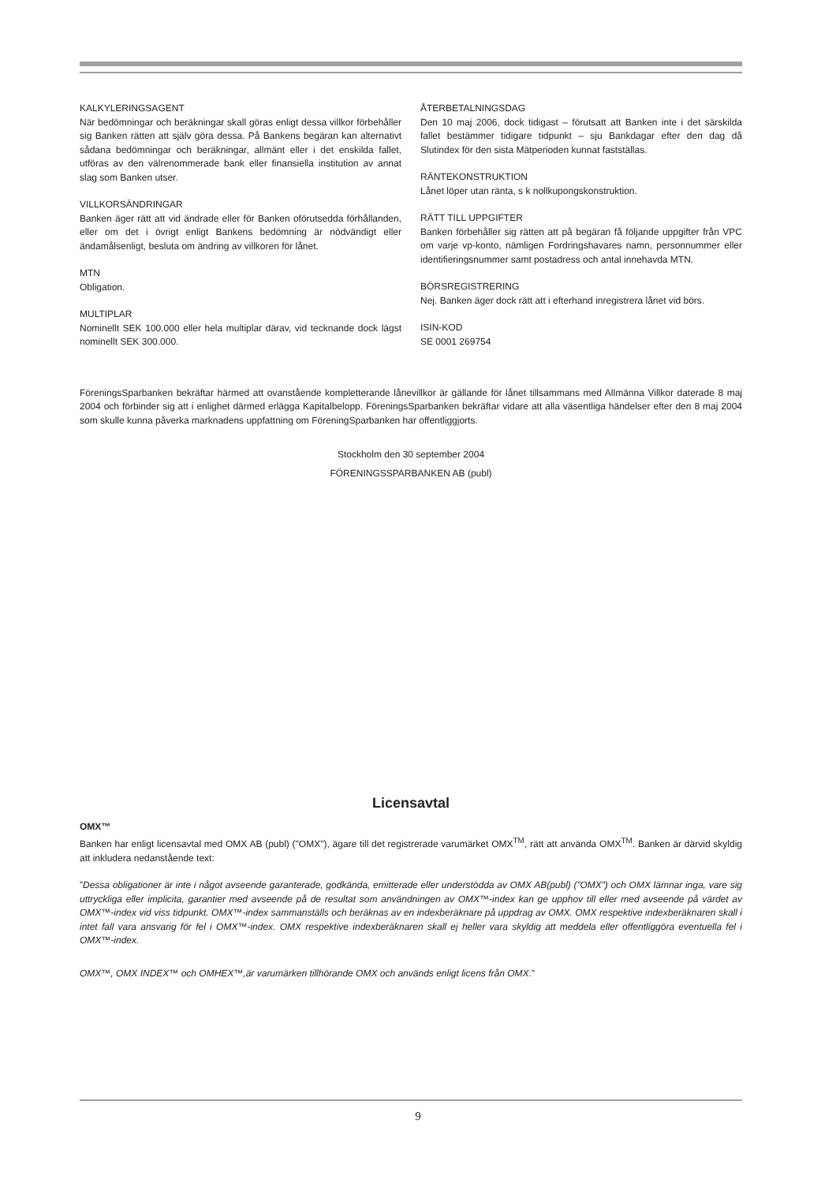KALKYLERINGSAGENT
När bedömningar och beräkningar skall göras enligt dessa villkor förbehåller sig Banken rätten att själv göra dessa. På Bankens begäran kan alternativt sådana bedömningar och beräkningar, allmänt eller i det enskilda fallet, utföras av den välrenommerade bank eller finansiella institution av annat slag som Banken utser.
VILLKORSÄNDRINGAR
Banken äger rätt att vid ändrade eller för Banken oförutsedda förhållanden, eller om det i övrigt enligt Bankens bedömning är nödvändigt eller ändamålsenligt, besluta om ändring av villkoren för lånet.
MTN
Obligation.
MULTIPLAR
Nominellt SEK 100.000 eller hela multiplar därav, vid tecknande dock lägst nominellt SEK 300.000.
ÅTERBETALNINGSDAG
Den 10 maj 2006, dock tidigast – förutsatt att Banken inte i det särskilda fallet bestämmer tidigare tidpunkt – sju Bankdagar efter den dag då Slutindex för den sista Mätperioden kunnat fastställas.
RÄNTEKONSTRUKTION
Lånet löper utan ränta, s k nollkupongskonstruktion.
RÄTT TILL UPPGIFTER
Banken förbehåller sig rätten att på begäran få följande uppgifter från VPC om varje vp-konto, nämligen Fordringshavares namn, personnummer eller identifieringsnummer samt postadress och antal innehavda MTN.
BÖRSREGISTRERING
Nej. Banken äger dock rätt att i efterhand inregistrera lånet vid börs.
ISIN-KOD
SE 0001 269754
FöreningsSparbanken bekräftar härmed att ovanstående kompletterande lånevillkor är gällande för lånet tillsammans med Allmänna Villkor daterade 8 maj 2004 och förbinder sig att i enlighet därmed erlägga Kapitalbelopp. FöreningsSparbanken bekräftar vidare att alla väsentliga händelser efter den 8 maj 2004 som skulle kunna påverka marknadens uppfattning om FöreningSparbanken har offentliggjorts.
Stockholm den 30 september 2004
FÖRENINGSSPARBANKEN AB (publ)
Licensavtal
OMX™
Banken har enligt licensavtal med OMX AB (publ) ("OMX"), ägare till det registrerade varumärket OMX<sup>TM</sup>, rätt att använda OMX<sup>TM</sup>. Banken är därvid skyldig att inkludera nedanstående text:
”Dessa obligationer är inte i något avseende garanterade, godkända, emitterade eller understödda av OMX AB(publ) (”OMX”) och OMX lämnar inga, vare sig uttryckliga eller implicita, garantier med avseende på de resultat som användningen av OMX™-index kan ge upphov till eller med avseende på värdet av OMX™-index vid viss tidpunkt. OMX™-index sammanställs och beräknas av en indexberäknare på uppdrag av OMX. OMX respektive indexberäknaren skall i intet fall vara ansvarig för fel i OMX™-index. OMX respektive indexberäknaren skall ej heller vara skyldig att meddela eller offentliggöra eventuella fel i OMX™-index.
OMX™, OMX INDEX™ och OMHEX™,är varumärken tillhörande OMX och används enligt licens från OMX.”
9